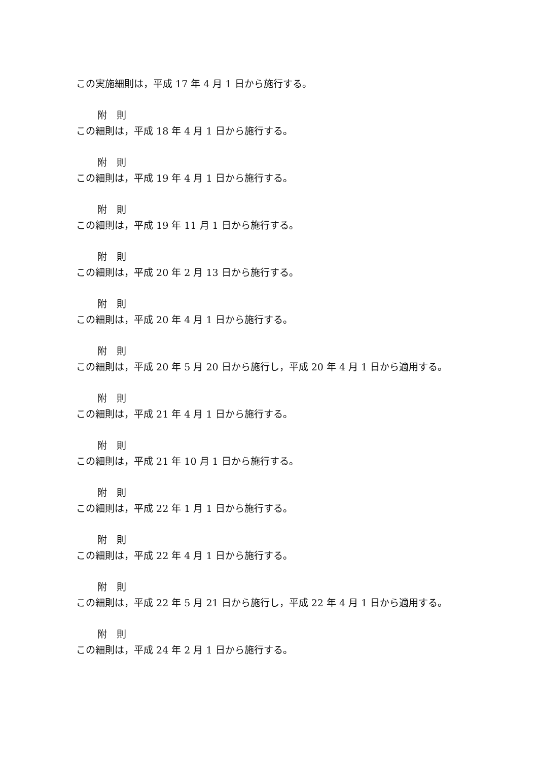この実施細則は，平成 17 年 4 月 1 日から施行する。
附　則
この細則は，平成 18 年 4 月 1 日から施行する。
附　則
この細則は，平成 19 年 4 月 1 日から施行する。
附　則
この細則は，平成 19 年 11 月 1 日から施行する。
附　則
この細則は，平成 20 年 2 月 13 日から施行する。
附　則
この細則は，平成 20 年 4 月 1 日から施行する。
附　則
この細則は，平成 20 年 5 月 20 日から施行し，平成 20 年 4 月 1 日から適用する。
附　則
この細則は，平成 21 年 4 月 1 日から施行する。
附　則
この細則は，平成 21 年 10 月 1 日から施行する。
附　則
この細則は，平成 22 年 1 月 1 日から施行する。
附　則
この細則は，平成 22 年 4 月 1 日から施行する。
附　則
この細則は，平成 22 年 5 月 21 日から施行し，平成 22 年 4 月 1 日から適用する。
附　則
この細則は，平成 24 年 2 月 1 日から施行する。